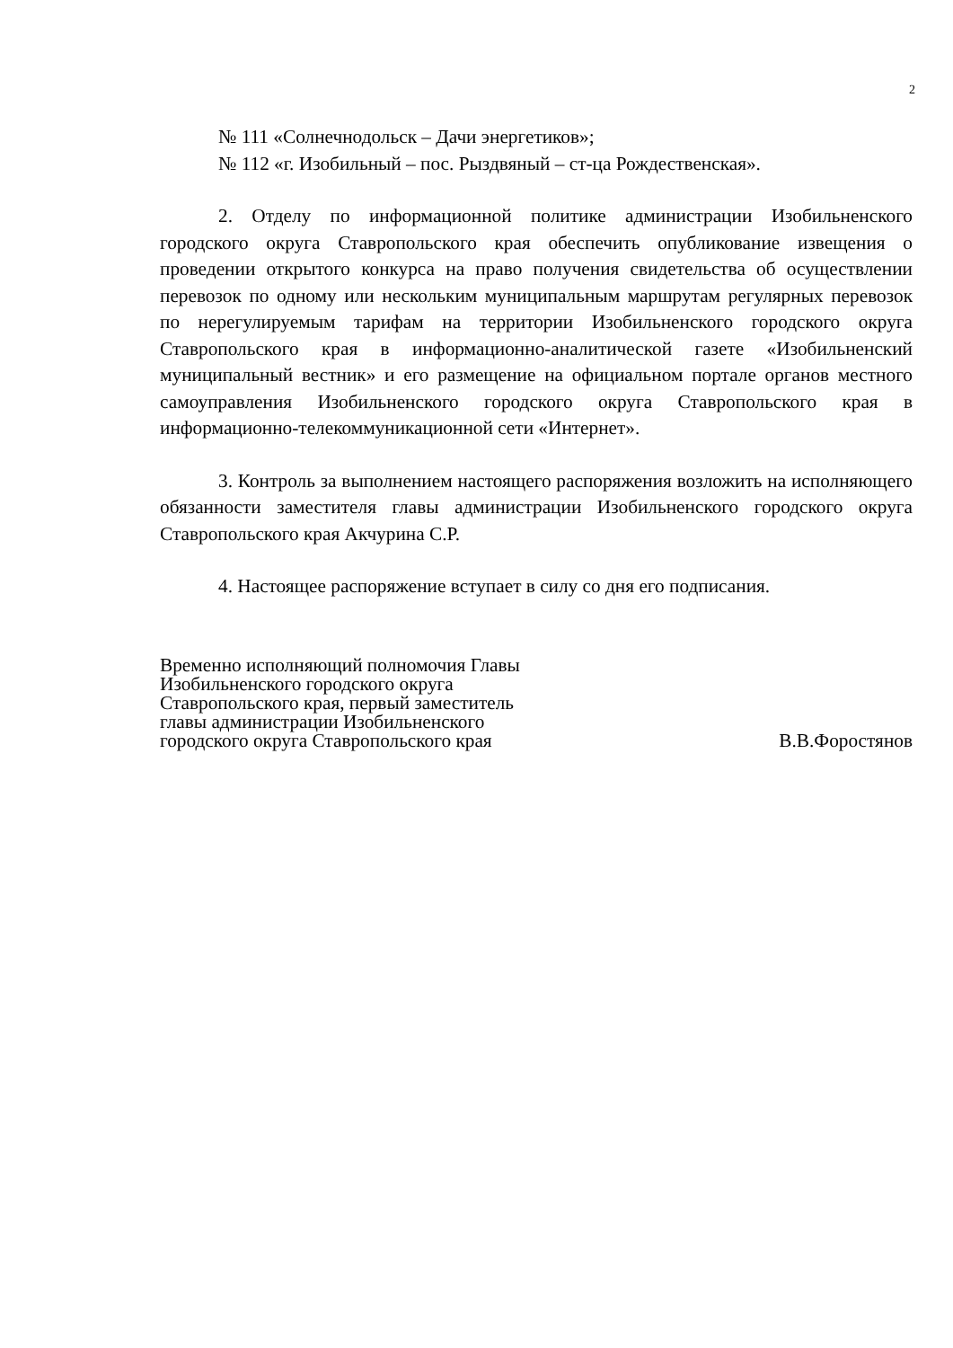2
№ 111 «Солнечнодольск – Дачи энергетиков»;
№ 112 «г. Изобильный – пос. Рыздвяный – ст-ца Рождественская».
2. Отделу по информационной политике администрации Изобильненского городского округа Ставропольского края обеспечить опубликование извещения о проведении открытого конкурса на право получения свидетельства об осуществлении перевозок по одному или нескольким муниципальным маршрутам регулярных перевозок по нерегулируемым тарифам на территории Изобильненского городского округа Ставропольского края в информационно-аналитической газете «Изобильненский муниципальный вестник» и его размещение на официальном портале органов местного самоуправления Изобильненского городского округа Ставропольского края в информационно-телекоммуникационной сети «Интернет».
3. Контроль за выполнением настоящего распоряжения возложить на исполняющего обязанности заместителя главы администрации Изобильненского городского округа Ставропольского края Акчурина С.Р.
4. Настоящее распоряжение вступает в силу со дня его подписания.
Временно исполняющий полномочия Главы
Изобильненского городского округа
Ставропольского края, первый заместитель
главы администрации Изобильненского
городского округа Ставропольского края
В.В.Форостянов